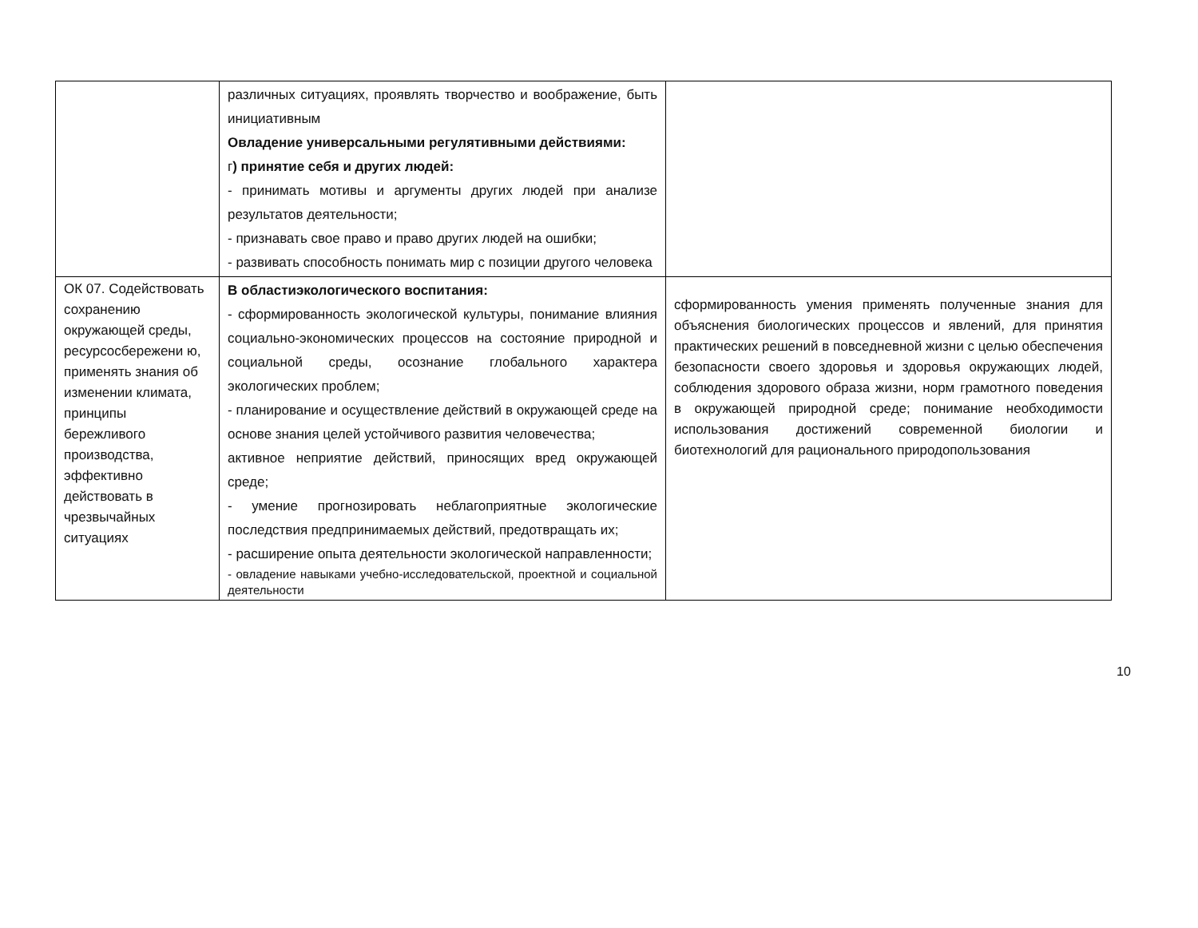| | различных ситуациях, проявлять творчество и воображение, быть инициативным Овладение универсальными регулятивными действиями: г ) принятие себя и других людей: - принимать мотивы и аргументы других людей при анализе результатов деятельности; - признавать свое право и право других людей на ошибки; - развивать способность понимать мир с позиции другого человека | |
| ОК 07. Содействовать сохранению окружающей среды, ресурсосбережени ю, применять знания об изменении климата, принципы бережливого производства, эффективно действовать в чрезвычайных ситуациях | В областиэкологического воспитания: - сформированность экологической культуры, понимание влияния социально-экономических процессов на состояние природной и социальной среды, осознание глобального характера экологических проблем; - планирование и осуществление действий в окружающей среде на основе знания целей устойчивого развития человечества; активное неприятие действий, приносящих вред окружающей среде; - умение прогнозировать неблагоприятные экологические последствия предпринимаемых действий, предотвращать их; - расширение опыта деятельности экологической направленности; - овладение навыками учебно-исследовательской, проектной и социальной деятельности | сформированность умения применять полученные знания для объяснения биологических процессов и явлений, для принятия практических решений в повседневной жизни с целью обеспечения безопасности своего здоровья и здоровья окружающих людей, соблюдения здорового образа жизни, норм грамотного поведения в окружающей природной среде; понимание необходимости использования достижений современной биологии и биотехнологий для рационального природопользования |
10